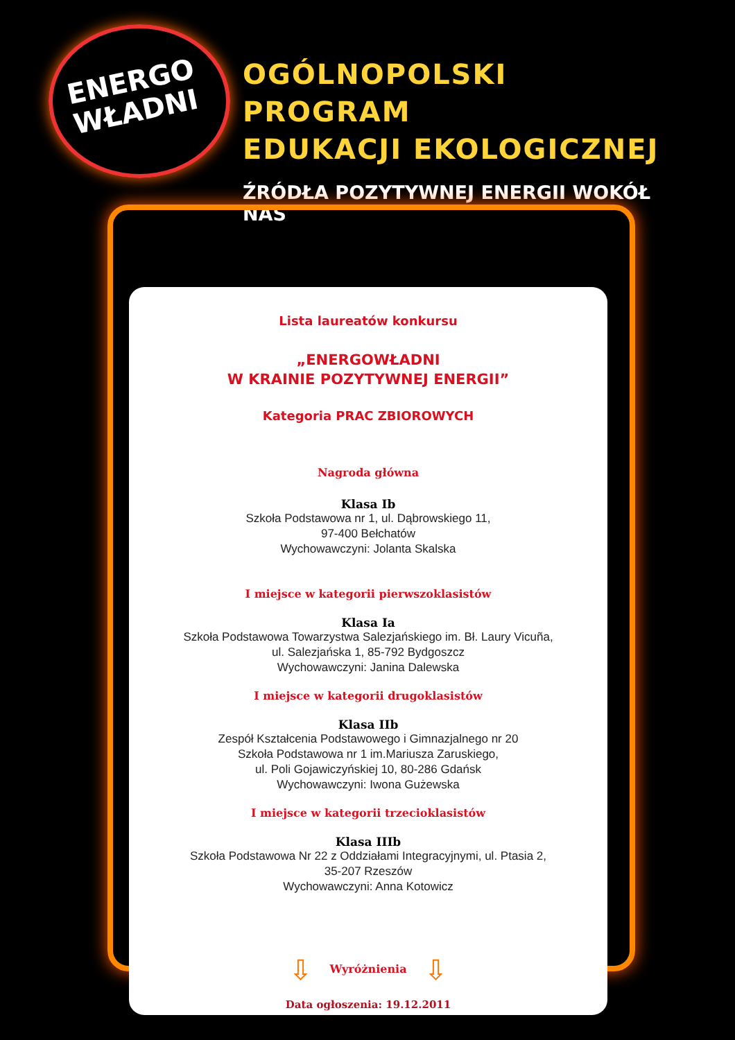ENERGO
WŁADNI
OGÓLNOPOLSKI PROGRAM
EDUKACJI EKOLOGICZNEJ
ŹRÓDŁA POZYTYWNEJ ENERGII WOKÓŁ NAS
Lista laureatów konkursu
„ENERGOWŁADNI
W KRAINIE POZYTYWNEJ ENERGII”
Kategoria PRAC ZBIOROWYCH
Nagroda główna
Klasa Ib
Szkoła Podstawowa nr 1, ul. Dąbrowskiego 11,
97-400 Bełchatów
Wychowawczyni: Jolanta Skalska
I miejsce w kategorii pierwszoklasistów
Klasa Ia
Szkoła Podstawowa Towarzystwa Salezjańskiego im. Bł. Laury Vicuña,
ul. Salezjańska 1, 85-792 Bydgoszcz
Wychowawczyni: Janina Dalewska
I miejsce w kategorii drugoklasistów
Klasa IIb
Zespół Kształcenia Podstawowego i Gimnazjalnego nr 20
Szkoła Podstawowa nr 1 im.Mariusza Zaruskiego,
ul. Poli Gojawiczyńskiej 10, 80-286 Gdańsk
Wychowawczyni: Iwona Gużewska
I miejsce w kategorii trzecioklasistów
Klasa IIIb
Szkoła Podstawowa Nr 22 z Oddziałami Integracyjnymi, ul. Ptasia 2,
35-207 Rzeszów
Wychowawczyni: Anna Kotowicz
⇩ Wyróżnienia ⇩
Data ogłoszenia: 19.12.2011